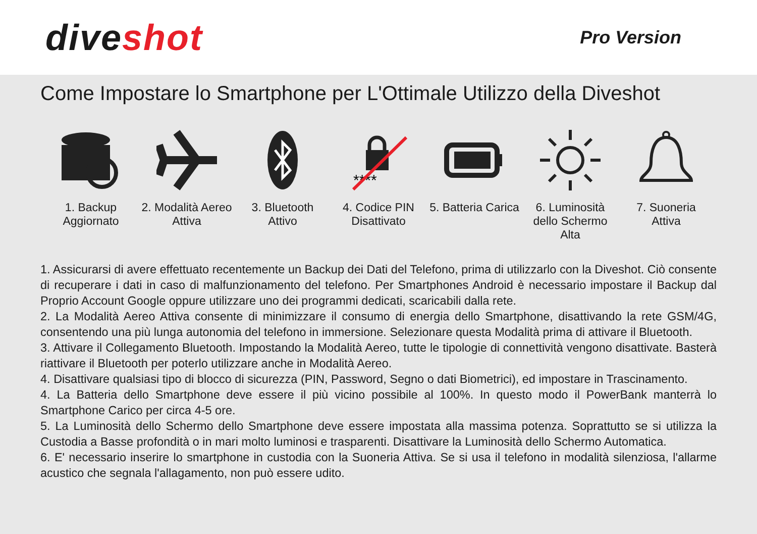diveshot
Pro Version
Come Impostare lo Smartphone per L'Ottimale Utilizzo della Diveshot
1. Backup Aggiornato
2. Modalità Aereo Attiva
3. Bluetooth Attivo
****
4. Codice PIN Disattivato
5. Batteria Carica
6. Luminosità dello Schermo Alta
7. Suoneria Attiva
1. Assicurarsi di avere effettuato recentemente un Backup dei Dati del Telefono, prima di utilizzarlo con la Diveshot. Ciò consente di recuperare i dati in caso di malfunzionamento del telefono. Per Smartphones Android è necessario impostare il Backup dal Proprio Account Google oppure utilizzare uno dei programmi dedicati, scaricabili dalla rete.
2. La Modalità Aereo Attiva consente di minimizzare il consumo di energia dello Smartphone, disattivando la rete GSM/4G, consentendo una più lunga autonomia del telefono in immersione. Selezionare questa Modalità prima di attivare il Bluetooth.
3. Attivare il Collegamento Bluetooth. Impostando la Modalità Aereo, tutte le tipologie di connettività vengono disattivate. Basterà riattivare il Bluetooth per poterlo utilizzare anche in Modalità Aereo.
4. Disattivare qualsiasi tipo di blocco di sicurezza (PIN, Password, Segno o dati Biometrici), ed impostare in Trascinamento.
4. La Batteria dello Smartphone deve essere il più vicino possibile al 100%. In questo modo il PowerBank manterrà lo Smartphone Carico per circa 4-5 ore.
5. La Luminosità dello Schermo dello Smartphone deve essere impostata alla massima potenza. Soprattutto se si utilizza la Custodia a Basse profondità o in mari molto luminosi e trasparenti. Disattivare la Luminosità dello Schermo Automatica.
6. E' necessario inserire lo smartphone in custodia con la Suoneria Attiva. Se si usa il telefono in modalità silenziosa, l'allarme acustico che segnala l'allagamento, non può essere udito.